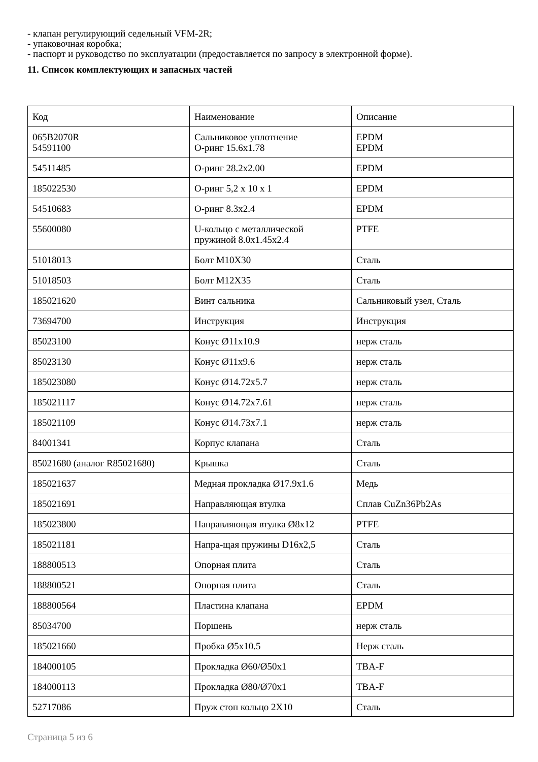- клапан регулирующий седельный VFM-2R;
- упаковочная коробка;
- паспорт и руководство по эксплуатации (предоставляется по запросу в электронной форме).
11. Список комплектующих и запасных частей
| Код | Наименование | Описание |
| 065B2070R 54591100 | Сальниковое уплотнение О-ринг 15.6x1.78 | EPDM EPDM |
| 54511485 | О-ринг 28.2x2.00 | EPDM |
| 185022530 | О-ринг 5,2 x 10 x 1 | EPDM |
| 54510683 | О-ринг 8.3x2.4 | EPDM |
| 55600080 | U-кольцо с металлической пружиной 8.0x1.45x2.4 | PTFE |
| 51018013 | Болт M10X30 | Сталь |
| 51018503 | Болт M12X35 | Сталь |
| 185021620 | Винт сальника | Сальниковый узел, Сталь |
| 73694700 | Инструкция | Инструкция |
| 85023100 | Конус Ø11x10.9 | нерж сталь |
| 85023130 | Конус Ø11x9.6 | нерж сталь |
| 185023080 | Конус Ø14.72x5.7 | нерж сталь |
| 185021117 | Конус Ø14.72x7.61 | нерж сталь |
| 185021109 | Конус Ø14.73x7.1 | нерж сталь |
| 84001341 | Корпус клапана | Сталь |
| 85021680 (аналог R85021680) | Крышка | Сталь |
| 185021637 | Медная прокладка Ø17.9x1.6 | Медь |
| 185021691 | Направляющая втулка | Сплав CuZn36Pb2As |
| 185023800 | Направляющая втулка Ø8x12 | PTFE |
| 185021181 | Напра-щая пружины D16x2,5 | Сталь |
| 188800513 | Опорная плита | Сталь |
| 188800521 | Опорная плита | Сталь |
| 188800564 | Пластина клапана | EPDM |
| 85034700 | Поршень | нерж сталь |
| 185021660 | Пробка Ø5x10.5 | Нерж сталь |
| 184000105 | Прокладка Ø60/Ø50x1 | TBA-F |
| 184000113 | Прокладка Ø80/Ø70x1 | TBA-F |
| 52717086 | Пруж стоп кольцо 2X10 | Сталь |
Страница 5 из 6